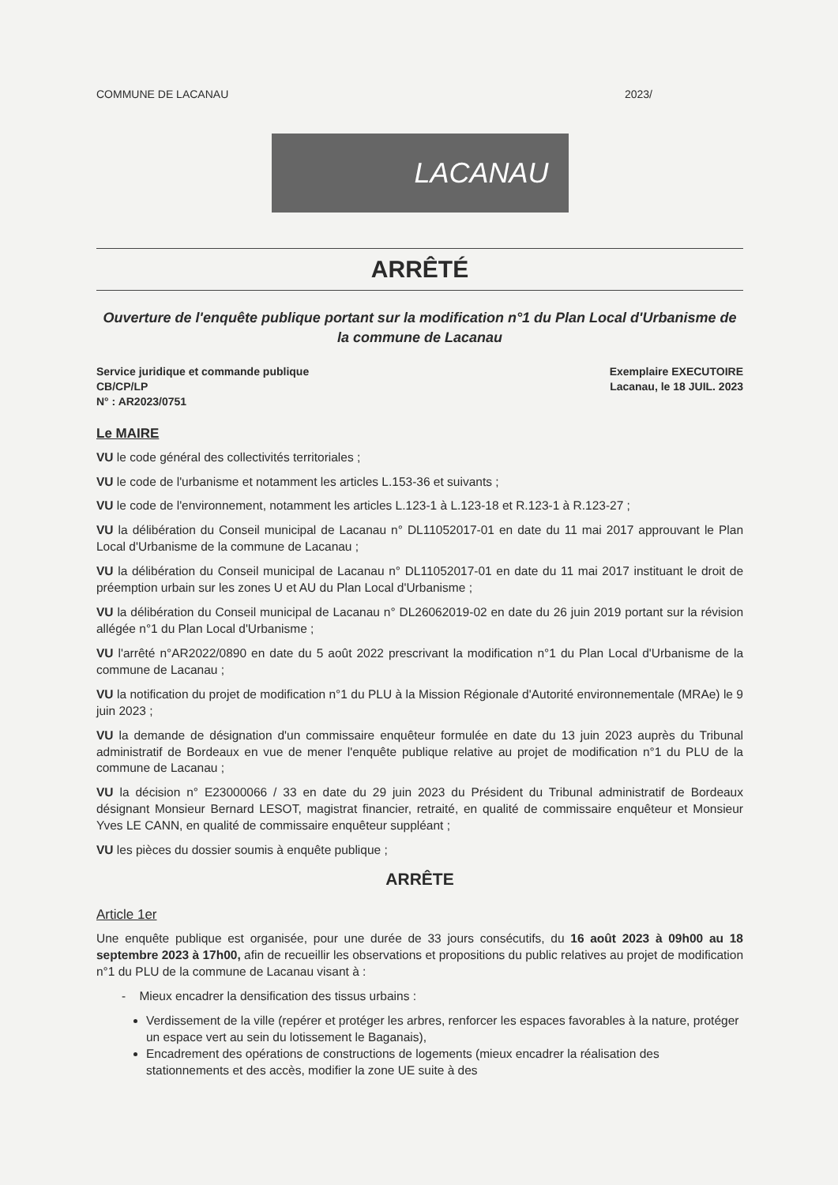COMMUNE DE LACANAU 2023/
LACANAU
ARRÊTÉ
Ouverture de l'enquête publique portant sur la modification n°1 du Plan Local d'Urbanisme de la commune de Lacanau
Service juridique et commande publique
CB/CP/LP
N° : AR2023/0751
Exemplaire EXECUTOIRE
Lacanau, le 18 JUIL. 2023
Le MAIRE
VU le code général des collectivités territoriales ;
VU le code de l'urbanisme et notamment les articles L.153-36 et suivants ;
VU le code de l'environnement, notamment les articles L.123-1 à L.123-18 et R.123-1 à R.123-27 ;
VU la délibération du Conseil municipal de Lacanau n° DL11052017-01 en date du 11 mai 2017 approuvant le Plan Local d'Urbanisme de la commune de Lacanau ;
VU la délibération du Conseil municipal de Lacanau n° DL11052017-01 en date du 11 mai 2017 instituant le droit de préemption urbain sur les zones U et AU du Plan Local d'Urbanisme ;
VU la délibération du Conseil municipal de Lacanau n° DL26062019-02 en date du 26 juin 2019 portant sur la révision allégée n°1 du Plan Local d'Urbanisme ;
VU l'arrêté n°AR2022/0890 en date du 5 août 2022 prescrivant la modification n°1 du Plan Local d'Urbanisme de la commune de Lacanau ;
VU la notification du projet de modification n°1 du PLU à la Mission Régionale d'Autorité environnementale (MRAe) le 9 juin 2023 ;
VU la demande de désignation d'un commissaire enquêteur formulée en date du 13 juin 2023 auprès du Tribunal administratif de Bordeaux en vue de mener l'enquête publique relative au projet de modification n°1 du PLU de la commune de Lacanau ;
VU la décision n° E23000066 / 33 en date du 29 juin 2023 du Président du Tribunal administratif de Bordeaux désignant Monsieur Bernard LESOT, magistrat financier, retraité, en qualité de commissaire enquêteur et Monsieur Yves LE CANN, en qualité de commissaire enquêteur suppléant ;
VU les pièces du dossier soumis à enquête publique ;
ARRÊTE
Article 1er
Une enquête publique est organisée, pour une durée de 33 jours consécutifs, du 16 août 2023 à 09h00 au 18 septembre 2023 à 17h00, afin de recueillir les observations et propositions du public relatives au projet de modification n°1 du PLU de la commune de Lacanau visant à :
- Mieux encadrer la densification des tissus urbains :
Verdissement de la ville (repérer et protéger les arbres, renforcer les espaces favorables à la nature, protéger un espace vert au sein du lotissement le Baganais),
Encadrement des opérations de constructions de logements (mieux encadrer la réalisation des stationnements et des accès, modifier la zone UE suite à des